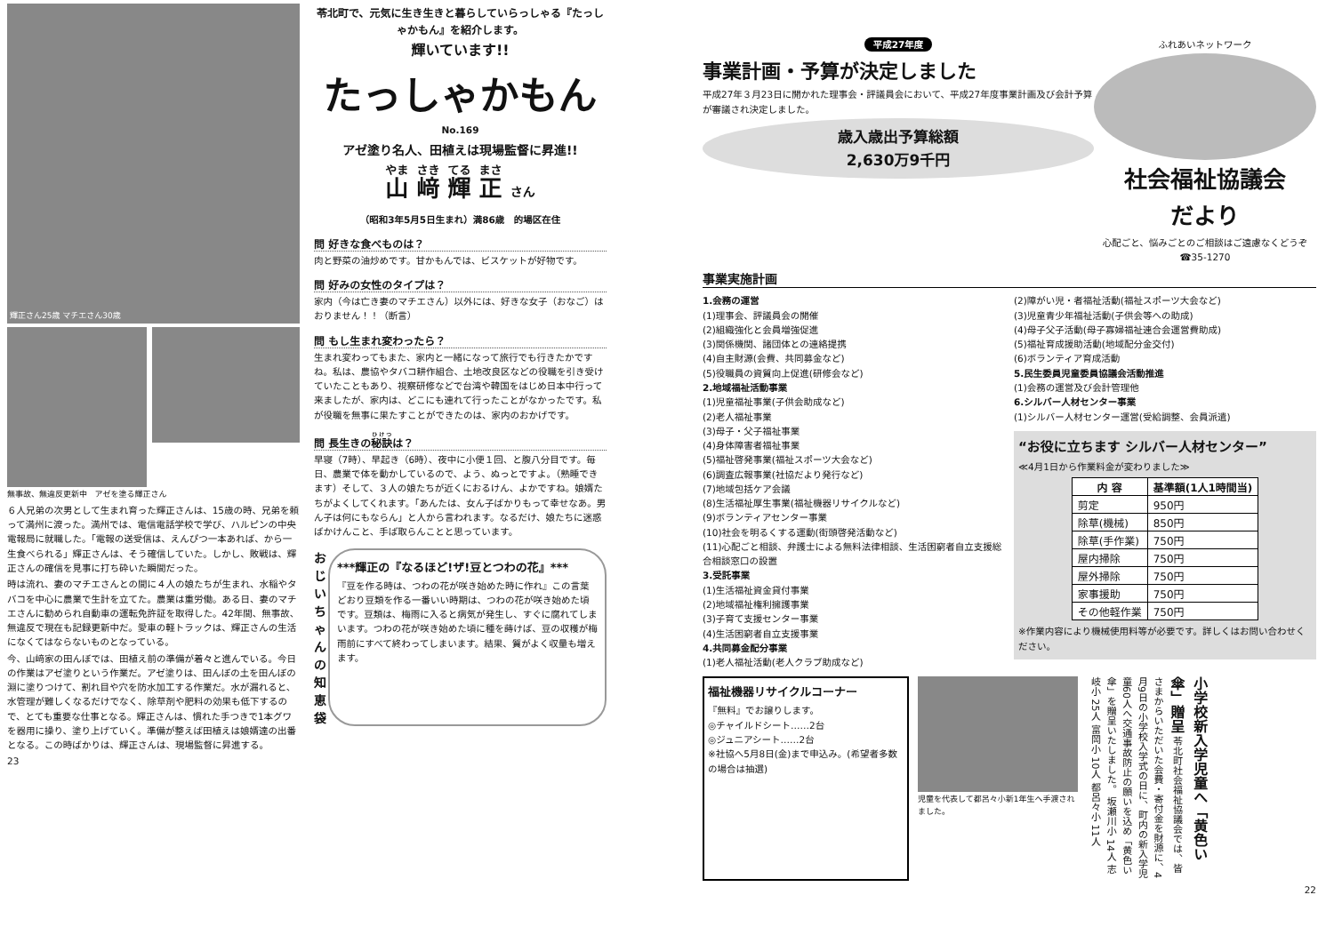輝正さん25歳 マチエさん30歳
無事故、無違反更新中 アゼを塗る輝正さん
６人兄弟の次男として生まれ育った輝正さんは、15歳の時、兄弟を頼って満州に渡った。満州では、電信電話学校で学び、ハルピンの中央電報局に就職した。「電報の送受信は、えんぴつ一本あれば、から一生食べられる」輝正さんは、そう確信していた。しかし、敗戦は、輝正さんの確信を見事に打ち砕いた瞬間だった。
時は流れ、妻のマチエさんとの間に４人の娘たちが生まれ、水稲やタバコを中心に農業で生計を立てた。農業は重労働。ある日、妻のマチエさんに勧められ自動車の運転免許証を取得した。42年間、無事故、無違反で現在も記録更新中だ。愛車の軽トラックは、輝正さんの生活になくてはならないものとなっている。
今、山﨑家の田んぼでは、田植え前の準備が着々と進んでいる。今日の作業はアゼ塗りという作業だ。アゼ塗りは、田んぼの土を田んぼの淵に塗りつけて、割れ目や穴を防水加工する作業だ。水が漏れると、水管理が難しくなるだけでなく、除草剤や肥料の効果も低下するので、とても重要な仕事となる。輝正さんは、慣れた手つきで1本グワを器用に操り、塗り上げていく。準備が整えば田植えは娘婿達の出番となる。この時ばかりは、輝正さんは、現場監督に昇進する。
23
苓北町で、元気に生き生きと暮らしていらっしゃる『たっしゃかもん』を紹介します。
輝いています!!
たっしゃかもん
No.169
アゼ塗り名人、田植えは現場監督に昇進!!
山 﨑 輝 正 さん
（昭和3年5月5日生まれ）満86歳　的場区在住
問 好きな食べものは？
肉と野菜の油炒めです。甘かもんでは、ビスケットが好物です。
問 好みの女性のタイプは？
家内（今は亡き妻のマチエさん）以外には、好きな女子（おなご）はおりません！！（断言）
問 もし生まれ変わったら？
生まれ変わってもまた、家内と一緒になって旅行でも行きたかですね。私は、農協やタバコ耕作組合、土地改良区などの役職を引き受けていたこともあり、視察研修などで台湾や韓国をはじめ日本中行って来ましたが、家内は、どこにも連れて行ったことがなかったです。私が役職を無事に果たすことができたのは、家内のおかげです。
問 長生きの秘訣は？
早寝（7時）、早起き（6時）、夜中に小便１回、と腹八分目です。毎日、農業で体を動かしているので、よう、ぬっとですよ。（熟睡できます）そして、３人の娘たちが近くにおるけん、よかですね。娘婿たちがよくしてくれます。「あんたは、女ん子ばかりもって幸せなあ。男ん子は何にもならん」と人から言われます。なるだけ、娘たちに迷惑ばかけんこと、手ば取らんことと思っています。
おじいちゃんの 知恵袋
***輝正の『なるほど!ザ!豆とつわの花』***
『豆を作る時は、つわの花が咲き始めた時に作れ』この言葉どおり豆類を作る一番いい時期は、つわの花が咲き始めた頃です。豆類は、梅雨に入ると病気が発生し、すぐに腐れてしまいます。つわの花が咲き始めた頃に種を蒔けば、豆の収穫が梅雨前にすべて終わってしまいます。結果、質がよく収量も増えます。
平成27年度
事業計画・予算が決定しました
平成27年３月23日に開かれた理事会・評議員会において、平成27年度事業計画及び会計予算が審議され決定しました。
歳入歳出予算総額
2,630万9千円
ふれあいネットワーク
社会福祉協議会
だより
心配ごと、悩みごとのご相談はご遠慮なくどうぞ ☎35-1270
事業実施計画
1.会務の運営
(1)理事会、評議員会の開催
(2)組織強化と会員増強促進
(3)関係機関、諸団体との連絡提携
(4)自主財源(会費、共同募金など)
(5)役職員の資質向上促進(研修会など)
2.地域福祉活動事業
(1)児童福祉事業(子供会助成など)
(2)老人福祉事業
(3)母子・父子福祉事業
(4)身体障害者福祉事業
(5)福祉啓発事業(福祉スポーツ大会など)
(6)調査広報事業(社協だより発行など)
(7)地域包括ケア会議
(8)生活福祉厚生事業(福祉機器リサイクルなど)
(9)ボランティアセンター事業
(10)社会を明るくする運動(街頭啓発活動など)
(11)心配ごと相談、弁護士による無料法律相談、生活困窮者自立支援総合相談窓口の設置
3.受託事業
(1)生活福祉資金貸付事業
(2)地域福祉権利擁護事業
(3)子育て支援センター事業
(4)生活困窮者自立支援事業
4.共同募金配分事業
(1)老人福祉活動(老人クラブ助成など)
(2)障がい児・者福祉活動(福祉スポーツ大会など)
(3)児童青少年福祉活動(子供会等への助成)
(4)母子父子活動(母子寡婦福祉連合会運営費助成)
(5)福祉育成援助活動(地域配分金交付)
(6)ボランティア育成活動
5.民生委員児童委員協議会活動推進
(1)会務の運営及び会計管理他
6.シルバー人材センター事業
(1)シルバー人材センター運営(受給調整、会員派遣)
“お役に立ちます シルバー人材センター”
≪4月1日から作業料金が変わりました≫
| 内 容 | 基準額(1人1時間当) |
| --- | --- |
| 剪定 | 950円 |
| 除草(機械) | 850円 |
| 除草(手作業) | 750円 |
| 屋内掃除 | 750円 |
| 屋外掃除 | 750円 |
| 家事援助 | 750円 |
| その他軽作業 | 750円 |
※作業内容により機械使用料等が必要です。詳しくはお問い合わせください。
福祉機器リサイクルコーナー
『無料』でお譲りします。
◎チャイルドシート……2台
◎ジュニアシート……2台
※社協へ5月8日(金)まで申込み。(希望者多数の場合は抽選)
児童を代表して都呂々小新1年生へ手渡されました。
小学校新入学児童へ「黄色い傘」贈呈 苓北町社会福祉協議会では、皆さまからいただいた会費・寄付金を財源に、4月9日の小学校入学式の日に、町内の新入学児童60人へ交通事故防止の願いを込め「黄色い傘」を贈呈いたしました。 坂瀬川小 14人 志岐小 25人 富岡小 10人 都呂々小 11人
22